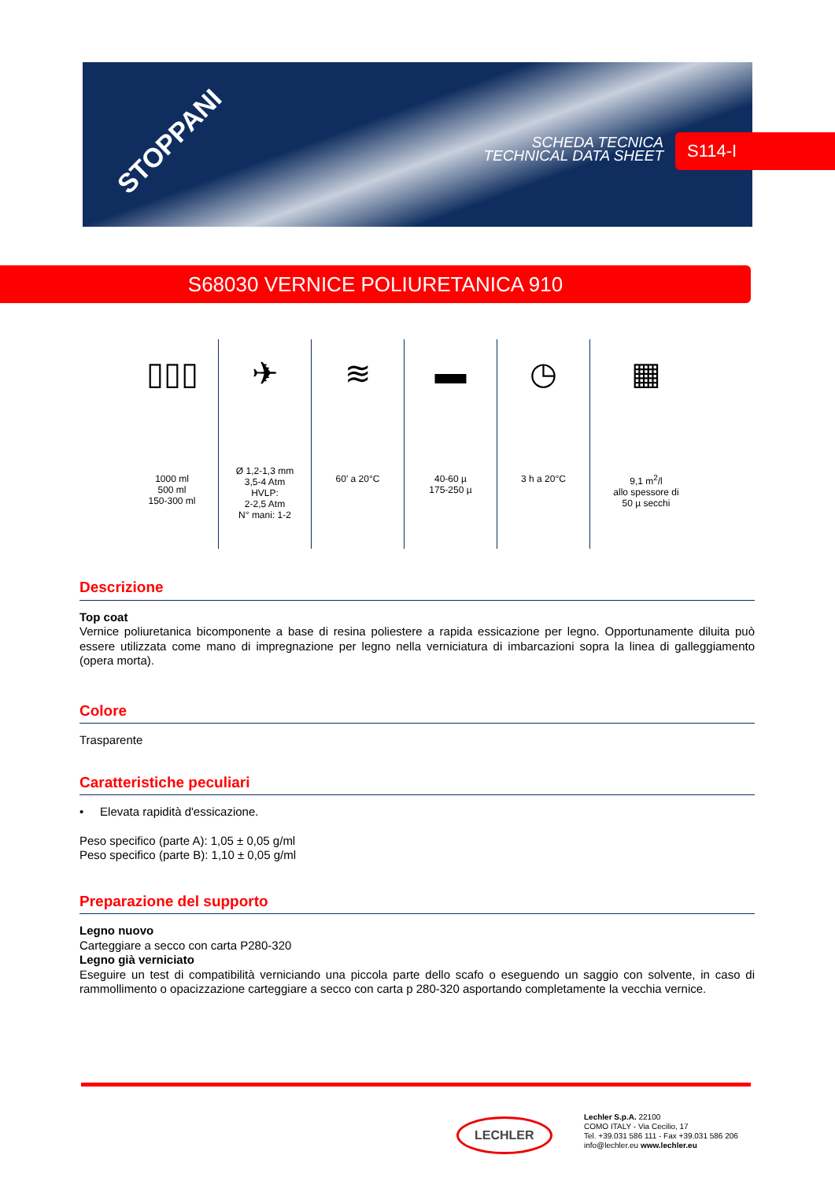STOPPANI
SCHEDA TECNICA
TECHNICAL DATA SHEET
S114-I
S68030 VERNICE POLIURETANICA 910
| ▯▯▯ 1000 ml 500 ml 150-300 ml | ✈ Ø 1,2-1,3 mm 3,5-4 Atm HVLP: 2-2,5 Atm N° mani: 1-2 | ≋ 60' a 20°C | ▬ 40-60 µ 175-250 µ | ◷ 3 h a 20°C | ▦ 9,1 m<sup>2</sup>/l allo spessore di 50 µ secchi |
Descrizione
Top coat
Vernice poliuretanica bicomponente a base di resina poliestere a rapida essicazione per legno. Opportunamente diluita può essere utilizzata come mano di impregnazione per legno nella verniciatura di imbarcazioni sopra la linea di galleggiamento (opera morta).
Colore
Trasparente
Caratteristiche peculiari
• Elevata rapidità d'essicazione.
Peso specifico (parte A): 1,05 ± 0,05 g/ml
Peso specifico (parte B): 1,10 ± 0,05 g/ml
Preparazione del supporto
Legno nuovo
Carteggiare a secco con carta P280-320
Legno già verniciato
Eseguire un test di compatibilità verniciando una piccola parte dello scafo o eseguendo un saggio con solvente, in caso di rammollimento o opacizzazione carteggiare a secco con carta p 280-320 asportando completamente la vecchia vernice.
LECHLER
Lechler S.p.A. 22100
COMO ITALY - Via Cecilio, 17
Tel. +39.031 586 111 - Fax +39.031 586 206
info@lechler.eu www.lechler.eu